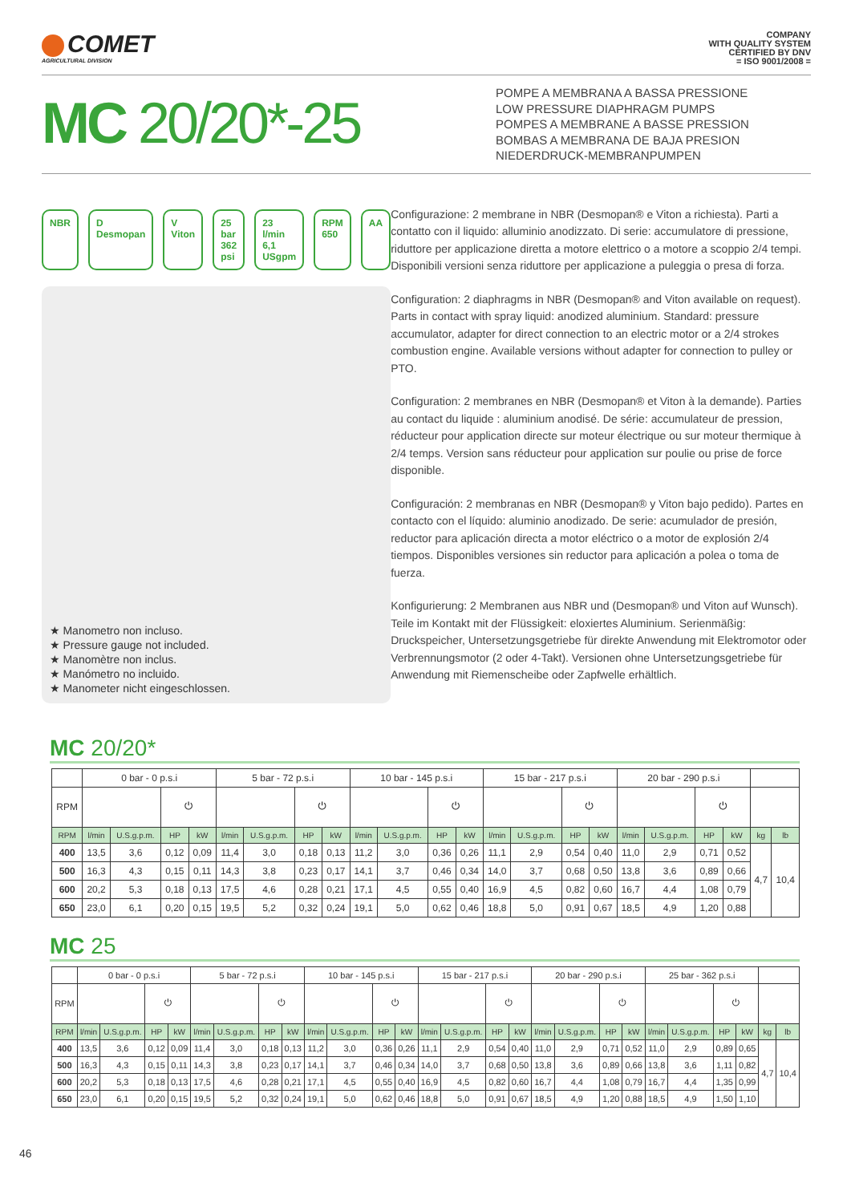COMET
AGRICULTURAL DIVISION
COMPANY
WITH QUALITY SYSTEM
CERTIFIED BY DNV
= ISO 9001/2008 =
MC 20/20*-25
POMPE A MEMBRANA A BASSA PRESSIONE
LOW PRESSURE DIAPHRAGM PUMPS
POMPES A MEMBRANE A BASSE PRESSION
BOMBAS A MEMBRANA DE BAJA PRESION
NIEDERDRUCK-MEMBRANPUMPEN
NBR D Desmopan V Viton 25 bar 362 psi 23 l/min 6,1 USgpm RPM 650 AA
★ Manometro non incluso.
★ Pressure gauge not included.
★ Manomètre non inclus.
★ Manómetro no incluido.
★ Manometer nicht eingeschlossen.
Configurazione: 2 membrane in NBR (Desmopan® e Viton a richiesta). Parti a contatto con il liquido: alluminio anodizzato. Di serie: accumulatore di pressione, riduttore per applicazione diretta a motore elettrico o a motore a scoppio 2/4 tempi. Disponibili versioni senza riduttore per applicazione a puleggia o presa di forza.
Configuration: 2 diaphragms in NBR (Desmopan® and Viton available on request). Parts in contact with spray liquid: anodized aluminium. Standard: pressure accumulator, adapter for direct connection to an electric motor or a 2/4 strokes combustion engine. Available versions without adapter for connection to pulley or PTO.
Configuration: 2 membranes en NBR (Desmopan® et Viton à la demande). Parties au contact du liquide : aluminium anodisé. De série: accumulateur de pression, réducteur pour application directe sur moteur électrique ou sur moteur thermique à 2/4 temps. Version sans réducteur pour application sur poulie ou prise de force disponible.
Configuración: 2 membranas en NBR (Desmopan® y Viton bajo pedido). Partes en contacto con el líquido: aluminio anodizado. De serie: acumulador de presión, reductor para aplicación directa a motor eléctrico o a motor de explosión 2/4 tiempos. Disponibles versiones sin reductor para aplicación a polea o toma de fuerza.
Konfigurierung: 2 Membranen aus NBR und (Desmopan® und Viton auf Wunsch). Teile im Kontakt mit der Flüssigkeit: eloxiertes Aluminium. Serienmäßig: Druckspeicher, Untersetzungsgetriebe für direkte Anwendung mit Elektromotor oder Verbrennungsmotor (2 oder 4-Takt). Versionen ohne Untersetzungsgetriebe für Anwendung mit Riemenscheibe oder Zapfwelle erhältlich.
MC 20/20*
| | 0 bar - 0 p.s.i | | | | 5 bar - 72 p.s.i | | | | 10 bar - 145 p.s.i | | | | 15 bar - 217 p.s.i | | | | 20 bar - 290 p.s.i | | | | | |
| RPM | | | ⏻ | | | | ⏻ | | | | ⏻ | | | | ⏻ | | | | ⏻ | | | |
| RPM | l/min | U.S.g.p.m. | HP | kW | l/min | U.S.g.p.m. | HP | kW | l/min | U.S.g.p.m. | HP | kW | l/min | U.S.g.p.m. | HP | kW | l/min | U.S.g.p.m. | HP | kW | kg | lb |
| 400 | 13,5 | 3,6 | 0,12 | 0,09 | 11,4 | 3,0 | 0,18 | 0,13 | 11,2 | 3,0 | 0,36 | 0,26 | 11,1 | 2,9 | 0,54 | 0,40 | 11,0 | 2,9 | 0,71 | 0,52 | 4,7 | 10,4 |
| 500 | 16,3 | 4,3 | 0,15 | 0,11 | 14,3 | 3,8 | 0,23 | 0,17 | 14,1 | 3,7 | 0,46 | 0,34 | 14,0 | 3,7 | 0,68 | 0,50 | 13,8 | 3,6 | 0,89 | 0,66 | | |
| 600 | 20,2 | 5,3 | 0,18 | 0,13 | 17,5 | 4,6 | 0,28 | 0,21 | 17,1 | 4,5 | 0,55 | 0,40 | 16,9 | 4,5 | 0,82 | 0,60 | 16,7 | 4,4 | 1,08 | 0,79 | | |
| 650 | 23,0 | 6,1 | 0,20 | 0,15 | 19,5 | 5,2 | 0,32 | 0,24 | 19,1 | 5,0 | 0,62 | 0,46 | 18,8 | 5,0 | 0,91 | 0,67 | 18,5 | 4,9 | 1,20 | 0,88 | | |
MC 25
| | 0 bar - 0 p.s.i | | | | 5 bar - 72 p.s.i | | | | 10 bar - 145 p.s.i | | | | 15 bar - 217 p.s.i | | | | 20 bar - 290 p.s.i | | | | 25 bar - 362 p.s.i | | | | | |
| RPM | | | ⏻ | | | | ⏻ | | | | ⏻ | | | | ⏻ | | | | ⏻ | | | | ⏻ | | | |
| RPM | l/min | U.S.g.p.m. | HP | kW | l/min | U.S.g.p.m. | HP | kW | l/min | U.S.g.p.m. | HP | kW | l/min | U.S.g.p.m. | HP | kW | l/min | U.S.g.p.m. | HP | kW | l/min | U.S.g.p.m. | HP | kW | kg | lb |
| 400 | 13,5 | 3,6 | 0,12 | 0,09 | 11,4 | 3,0 | 0,18 | 0,13 | 11,2 | 3,0 | 0,36 | 0,26 | 11,1 | 2,9 | 0,54 | 0,40 | 11,0 | 2,9 | 0,71 | 0,52 | 11,0 | 2,9 | 0,89 | 0,65 | 4,7 | 10,4 |
| 500 | 16,3 | 4,3 | 0,15 | 0,11 | 14,3 | 3,8 | 0,23 | 0,17 | 14,1 | 3,7 | 0,46 | 0,34 | 14,0 | 3,7 | 0,68 | 0,50 | 13,8 | 3,6 | 0,89 | 0,66 | 13,8 | 3,6 | 1,11 | 0,82 | | |
| 600 | 20,2 | 5,3 | 0,18 | 0,13 | 17,5 | 4,6 | 0,28 | 0,21 | 17,1 | 4,5 | 0,55 | 0,40 | 16,9 | 4,5 | 0,82 | 0,60 | 16,7 | 4,4 | 1,08 | 0,79 | 16,7 | 4,4 | 1,35 | 0,99 | | |
| 650 | 23,0 | 6,1 | 0,20 | 0,15 | 19,5 | 5,2 | 0,32 | 0,24 | 19,1 | 5,0 | 0,62 | 0,46 | 18,8 | 5,0 | 0,91 | 0,67 | 18,5 | 4,9 | 1,20 | 0,88 | 18,5 | 4,9 | 1,50 | 1,10 | | |
46